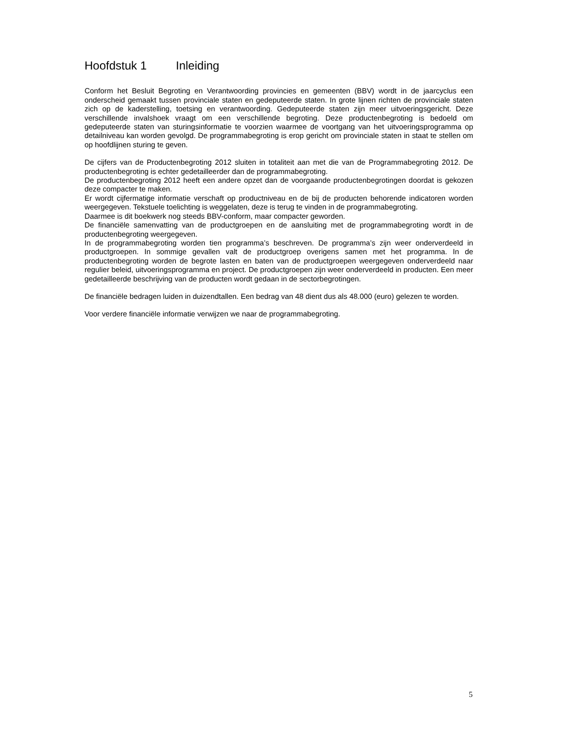Hoofdstuk 1 Inleiding
Conform het Besluit Begroting en Verantwoording provincies en gemeenten (BBV) wordt in de jaarcyclus een onderscheid gemaakt tussen provinciale staten en gedeputeerde staten. In grote lijnen richten de provinciale staten zich op de kaderstelling, toetsing en verantwoording. Gedeputeerde staten zijn meer uitvoeringsgericht. Deze verschillende invalshoek vraagt om een verschillende begroting. Deze productenbegroting is bedoeld om gedeputeerde staten van sturingsinformatie te voorzien waarmee de voortgang van het uitvoeringsprogramma op detailniveau kan worden gevolgd. De programmabegroting is erop gericht om provinciale staten in staat te stellen om op hoofdlijnen sturing te geven.
De cijfers van de Productenbegroting 2012 sluiten in totaliteit aan met die van de Programmabegroting 2012. De productenbegroting is echter gedetailleerder dan de programmabegroting.
De productenbegroting 2012 heeft een andere opzet dan de voorgaande productenbegrotingen doordat is gekozen deze compacter te maken.
Er wordt cijfermatige informatie verschaft op productniveau en de bij de producten behorende indicatoren worden weergegeven. Tekstuele toelichting is weggelaten, deze is terug te vinden in de programmabegroting.
Daarmee is dit boekwerk nog steeds BBV-conform, maar compacter geworden.
De financiële samenvatting van de productgroepen en de aansluiting met de programmabegroting wordt in de productenbegroting weergegeven.
In de programmabegroting worden tien programma’s beschreven. De programma’s zijn weer onderverdeeld in productgroepen. In sommige gevallen valt de productgroep overigens samen met het programma. In de productenbegroting worden de begrote lasten en baten van de productgroepen weergegeven onderverdeeld naar regulier beleid, uitvoeringsprogramma en project. De productgroepen zijn weer onderverdeeld in producten. Een meer gedetailleerde beschrijving van de producten wordt gedaan in de sectorbegrotingen.
De financiële bedragen luiden in duizendtallen. Een bedrag van 48 dient dus als 48.000 (euro) gelezen te worden.
Voor verdere financiële informatie verwijzen we naar de programmabegroting.
5